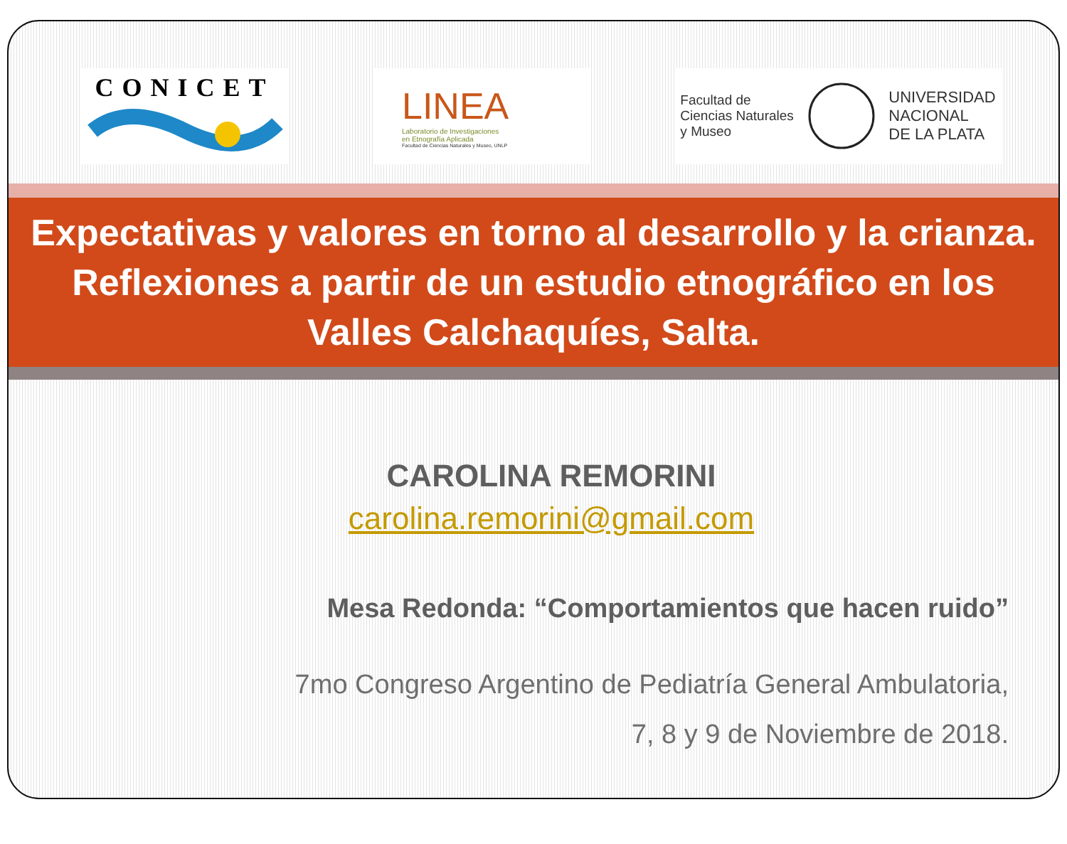CONICET
LINEA
Laboratorio de Investigaciones
en Etnografía Aplicada
Facultad de Ciencias Naturales y Museo, UNLP
Facultad de
Ciencias Naturales
y Museo
UNIVERSIDAD
NACIONAL
DE LA PLATA
Expectativas y valores en torno al desarrollo y la crianza. Reflexiones a partir de un estudio etnográfico en los Valles Calchaquíes, Salta.
CAROLINA REMORINI
carolina.remorini@gmail.com
Mesa Redonda: “Comportamientos que hacen ruido”
7mo Congreso Argentino de Pediatría General Ambulatoria,
7, 8 y 9 de Noviembre de 2018.